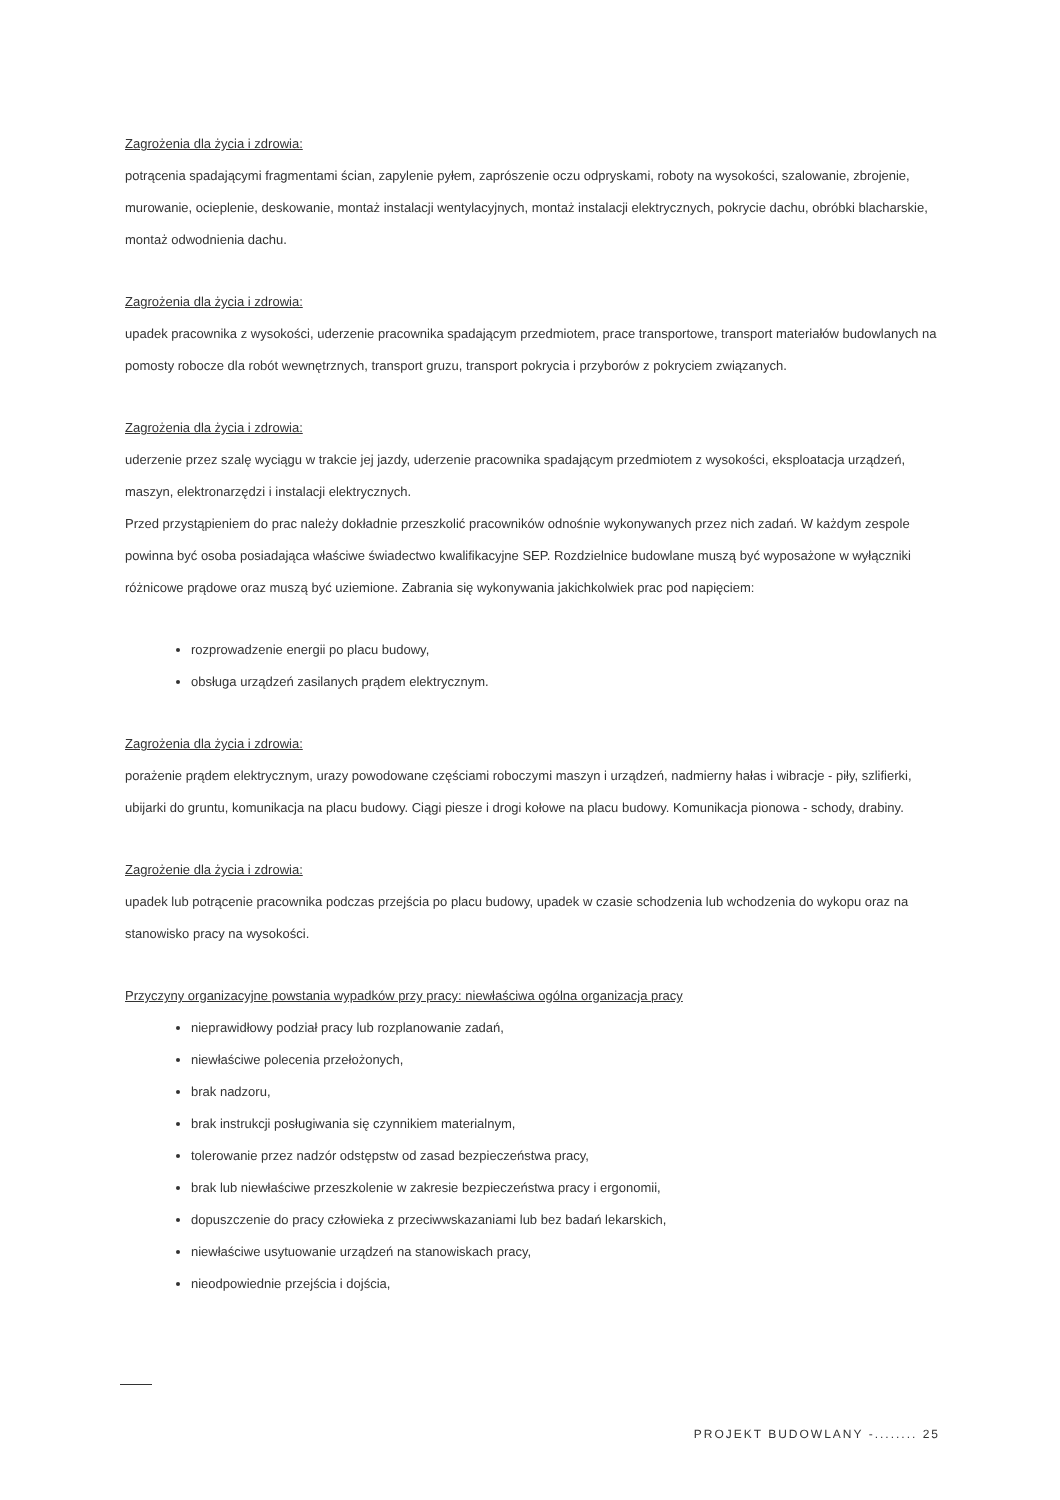Zagrożenia dla życia i zdrowia:
potrącenia spadającymi fragmentami ścian, zapylenie pyłem, zaprószenie oczu odpryskami, roboty na wysokości, szalowanie, zbrojenie, murowanie, ocieplenie, deskowanie, montaż instalacji wentylacyjnych, montaż instalacji elektrycznych, pokrycie dachu, obróbki blacharskie, montaż odwodnienia dachu.
Zagrożenia dla życia i zdrowia:
upadek pracownika z wysokości, uderzenie pracownika spadającym przedmiotem, prace transportowe, transport materiałów budowlanych na pomosty robocze dla robót wewnętrznych, transport gruzu, transport pokrycia i przyborów z pokryciem związanych.
Zagrożenia dla życia i zdrowia:
uderzenie przez szalę wyciągu w trakcie jej jazdy, uderzenie pracownika spadającym przedmiotem z wysokości, eksploatacja urządzeń, maszyn, elektronarzędzi i instalacji elektrycznych.
Przed przystąpieniem do prac należy dokładnie przeszkolić pracowników odnośnie wykonywanych przez nich zadań. W każdym zespole powinna być osoba posiadająca właściwe świadectwo kwalifikacyjne SEP. Rozdzielnice budowlane muszą być wyposażone w wyłączniki różnicowe prądowe oraz muszą być uziemione. Zabrania się wykonywania jakichkolwiek prac pod napięciem:
rozprowadzenie energii po placu budowy,
obsługa urządzeń zasilanych prądem elektrycznym.
Zagrożenia dla życia i zdrowia:
porażenie prądem elektrycznym, urazy powodowane częściami roboczymi maszyn i urządzeń, nadmierny hałas i wibracje - piły, szlifierki, ubijarki do gruntu, komunikacja na placu budowy. Ciągi piesze i drogi kołowe na placu budowy. Komunikacja pionowa - schody, drabiny.
Zagrożenie dla życia i zdrowia:
upadek lub potrącenie pracownika podczas przejścia po placu budowy, upadek w czasie schodzenia lub wchodzenia do wykopu oraz na stanowisko pracy na wysokości.
Przyczyny organizacyjne powstania wypadków przy pracy: niewłaściwa ogólna organizacja pracy
nieprawidłowy podział pracy lub rozplanowanie zadań,
niewłaściwe polecenia przełożonych,
brak nadzoru,
brak instrukcji posługiwania się czynnikiem materialnym,
tolerowanie przez nadzór odstępstw od zasad bezpieczeństwa pracy,
brak lub niewłaściwe przeszkolenie w zakresie bezpieczeństwa pracy i ergonomii,
dopuszczenie do pracy człowieka z przeciwwskazaniami lub bez badań lekarskich,
niewłaściwe usytuowanie urządzeń na stanowiskach pracy,
nieodpowiednie przejścia i dojścia,
PROJEKT BUDOWLANY -........ 25